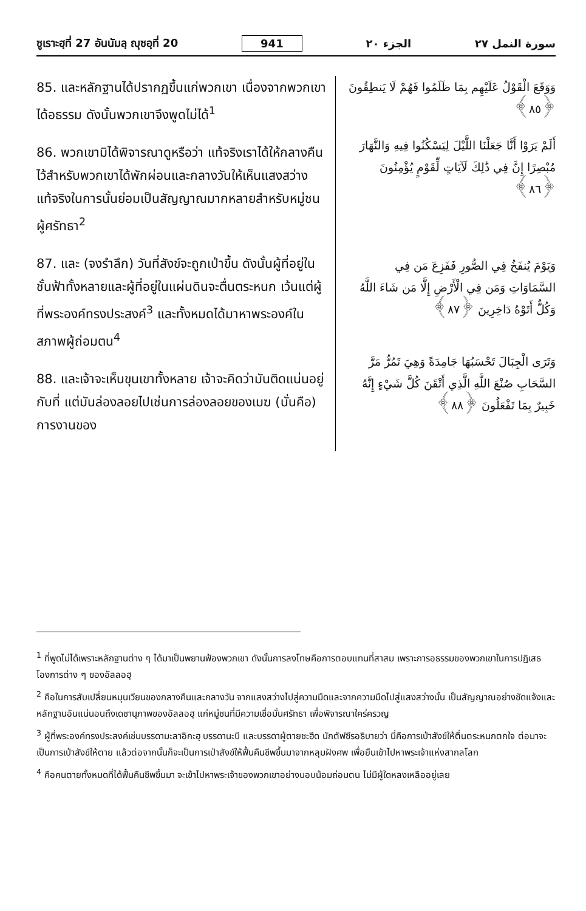ซูเราะฮฺที่ 27 อันนัมลฺ ญุซอฺที่ 20 941 الجزء ٢٠ سورة النمل ٢٧
85. และหลักฐานได้ปรากฏขึ้นแก่พวกเขา เนื่องจากพวกเขาได้อธรรม ดังนั้นพวกเขาจึงพูดไม่ได้<sup>1</sup>
86. พวกเขามิได้พิจารณาดูหรือว่า แท้จริงเราได้ให้กลางคืนไว้สำหรับพวกเขาได้พักผ่อนและกลางวันให้เห็นแสงสว่าง แท้จริงในการนั้นย่อมเป็นสัญญาณมากหลายสำหรับหมู่ชนผู้ศรัทธา<sup>2</sup>
87. และ (จงรำลึก) วันที่สังข์จะถูกเป่าขึ้น ดังนั้นผู้ที่อยู่ในชั้นฟ้าทั้งหลายและผู้ที่อยู่ในแผ่นดินจะตื่นตระหนก เว้นแต่ผู้ที่พระองค์ทรงประสงค์<sup>3</sup> และทั้งหมดได้มาหาพระองค์ในสภาพผู้ถ่อมตน<sup>4</sup>
88. และเจ้าจะเห็นขุนเขาทั้งหลาย เจ้าจะคิดว่ามันติดแน่นอยู่กับที่ แต่มันล่องลอยไปเช่นการล่องลอยของเมฆ (นั่นคือ) การงานของ
وَوَقَعَ الْقَوْلُ عَلَيْهِم بِمَا ظَلَمُوا فَهُمْ لَا يَنطِقُونَ ﴿٨٥﴾
أَلَمْ يَرَوْا أَنَّا جَعَلْنَا اللَّيْلَ لِيَسْكُنُوا فِيهِ وَالنَّهَارَ مُبْصِرًا إِنَّ فِي ذَٰلِكَ لَآيَاتٍ لِّقَوْمٍ يُؤْمِنُونَ ﴿٨٦﴾
وَيَوْمَ يُنفَخُ فِي الصُّورِ فَفَزِعَ مَن فِي السَّمَاوَاتِ وَمَن فِي الْأَرْضِ إِلَّا مَن شَاءَ اللَّهُ وَكُلٌّ أَتَوْهُ دَاخِرِينَ ﴿٨٧﴾
وَتَرَى الْجِبَالَ تَحْسَبُهَا جَامِدَةً وَهِيَ تَمُرُّ مَرَّ السَّحَابِ صُنْعَ اللَّهِ الَّذِي أَتْقَنَ كُلَّ شَيْءٍ إِنَّهُ خَبِيرٌ بِمَا تَفْعَلُونَ ﴿٨٨﴾
<sup>1</sup> ที่พูดไม่ได้เพราะหลักฐานต่าง ๆ ได้มาเป็นพยานฟ้องพวกเขา ดังนั้นการลงโทษคือการตอบแทนที่สาสม เพราะการอธรรมของพวกเขาในการปฏิเสธโองการต่าง ๆ ของอัลลอฮฺ
<sup>2</sup> คือในการสับเปลี่ยนหมุนเวียนของกลางคืนและกลางวัน จากแสงสว่างไปสู่ความมืดและจากความมืดไปสู่แสงสว่างนั้น เป็นสัญญาณอย่างชัดแจ้งและหลักฐานอันแน่นอนถึงเดชานุภาพของอัลลอฮฺ แก่หมู่ชนที่มีความเชื่อมั่นศรัทธา เพื่อพิจารณาใคร่ครวญ
<sup>3</sup> ผู้ที่พระองค์ทรงประสงค์เช่นบรรดามะลาอิกะฮฺ บรรดานะบี และบรรดาผู้ตายชะฮีด นักตัฟซีรอธิบายว่า นี่คือการเป่าสังข์ให้ตื่นตระหนกตกใจ ต่อมาจะเป็นการเป่าสังข์ให้ตาย แล้วต่อจากนั้นก็จะเป็นการเป่าสังข์ให้ฟื้นคืนชีพขึ้นมาจากหลุมฝังศพ เพื่อยืนเข้าไปหาพระเจ้าแห่งสากลโลก
<sup>4</sup> คือคนตายทั้งหมดที่ได้ฟื้นคืนชีพขึ้นมา จะเข้าไปหาพระเจ้าของพวกเขาอย่างนอบน้อมถ่อมตน ไม่มีผู้ใดหลงเหลืออยู่เลย